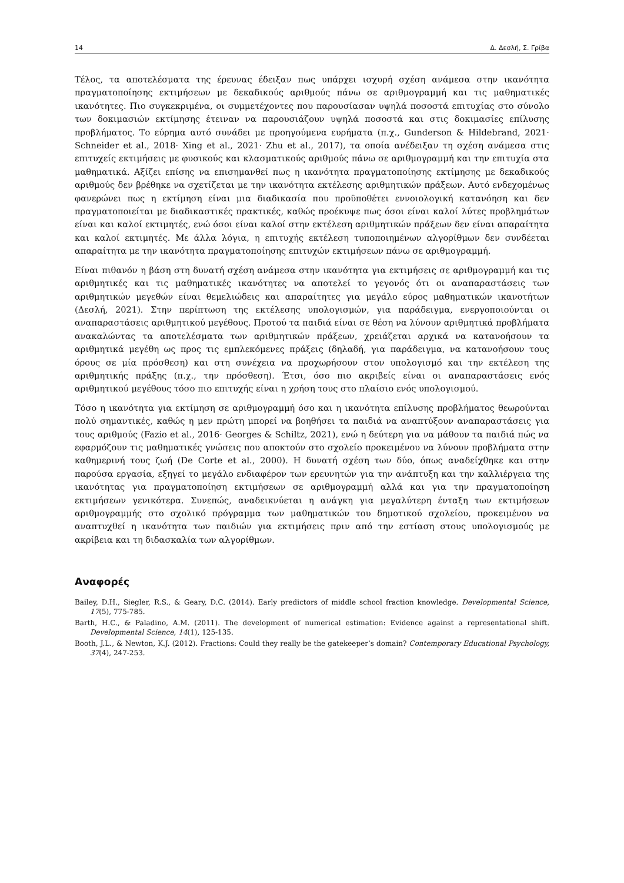14 Δ. Δεσλή, Σ. Γρίβα
Τέλος, τα αποτελέσματα της έρευνας έδειξαν πως υπάρχει ισχυρή σχέση ανάμεσα στην ικανότητα πραγματοποίησης εκτιμήσεων με δεκαδικούς αριθμούς πάνω σε αριθμογραμμή και τις μαθηματικές ικανότητες. Πιο συγκεκριμένα, οι συμμετέχοντες που παρουσίασαν υψηλά ποσοστά επιτυχίας στο σύνολο των δοκιμασιών εκτίμησης έτειναν να παρουσιάζουν υψηλά ποσοστά και στις δοκιμασίες επίλυσης προβλήματος. Το εύρημα αυτό συνάδει με προηγούμενα ευρήματα (π.χ., Gunderson & Hildebrand, 2021· Schneider et al., 2018· Xing et al., 2021· Zhu et al., 2017), τα οποία ανέδειξαν τη σχέση ανάμεσα στις επιτυχείς εκτιμήσεις με φυσικούς και κλασματικούς αριθμούς πάνω σε αριθμογραμμή και την επιτυχία στα μαθηματικά. Αξίζει επίσης να επισημανθεί πως η ικανότητα πραγματοποίησης εκτίμησης με δεκαδικούς αριθμούς δεν βρέθηκε να σχετίζεται με την ικανότητα εκτέλεσης αριθμητικών πράξεων. Αυτό ενδεχομένως φανερώνει πως η εκτίμηση είναι μια διαδικασία που προϋποθέτει εννοιολογική κατανόηση και δεν πραγματοποιείται με διαδικαστικές πρακτικές, καθώς προέκυψε πως όσοι είναι καλοί λύτες προβλημάτων είναι και καλοί εκτιμητές, ενώ όσοι είναι καλοί στην εκτέλεση αριθμητικών πράξεων δεν είναι απαραίτητα και καλοί εκτιμητές. Με άλλα λόγια, η επιτυχής εκτέλεση τυποποιημένων αλγορίθμων δεν συνδέεται απαραίτητα με την ικανότητα πραγματοποίησης επιτυχών εκτιμήσεων πάνω σε αριθμογραμμή.
Είναι πιθανόν η βάση στη δυνατή σχέση ανάμεσα στην ικανότητα για εκτιμήσεις σε αριθμογραμμή και τις αριθμητικές και τις μαθηματικές ικανότητες να αποτελεί το γεγονός ότι οι αναπαραστάσεις των αριθμητικών μεγεθών είναι θεμελιώδεις και απαραίτητες για μεγάλο εύρος μαθηματικών ικανοτήτων (Δεσλή, 2021). Στην περίπτωση της εκτέλεσης υπολογισμών, για παράδειγμα, ενεργοποιούνται οι αναπαραστάσεις αριθμητικού μεγέθους. Προτού τα παιδιά είναι σε θέση να λύνουν αριθμητικά προβλήματα ανακαλώντας τα αποτελέσματα των αριθμητικών πράξεων, χρειάζεται αρχικά να κατανοήσουν τα αριθμητικά μεγέθη ως προς τις εμπλεκόμενες πράξεις (δηλαδή, για παράδειγμα, να κατανοήσουν τους όρους σε μία πρόσθεση) και στη συνέχεια να προχωρήσουν στον υπολογισμό και την εκτέλεση της αριθμητικής πράξης (π.χ., την πρόσθεση). Έτσι, όσο πιο ακριβείς είναι οι αναπαραστάσεις ενός αριθμητικού μεγέθους τόσο πιο επιτυχής είναι η χρήση τους στο πλαίσιο ενός υπολογισμού.
Τόσο η ικανότητα για εκτίμηση σε αριθμογραμμή όσο και η ικανότητα επίλυσης προβλήματος θεωρούνται πολύ σημαντικές, καθώς η μεν πρώτη μπορεί να βοηθήσει τα παιδιά να αναπτύξουν αναπαραστάσεις για τους αριθμούς (Fazio et al., 2016· Georges & Schiltz, 2021), ενώ η δεύτερη για να μάθουν τα παιδιά πώς να εφαρμόζουν τις μαθηματικές γνώσεις που αποκτούν στο σχολείο προκειμένου να λύνουν προβλήματα στην καθημερινή τους ζωή (De Corte et al., 2000). Η δυνατή σχέση των δύο, όπως αναδείχθηκε και στην παρούσα εργασία, εξηγεί το μεγάλο ενδιαφέρον των ερευνητών για την ανάπτυξη και την καλλιέργεια της ικανότητας για πραγματοποίηση εκτιμήσεων σε αριθμογραμμή αλλά και για την πραγματοποίηση εκτιμήσεων γενικότερα. Συνεπώς, αναδεικνύεται η ανάγκη για μεγαλύτερη ένταξη των εκτιμήσεων αριθμογραμμής στο σχολικό πρόγραμμα των μαθηματικών του δημοτικού σχολείου, προκειμένου να αναπτυχθεί η ικανότητα των παιδιών για εκτιμήσεις πριν από την εστίαση στους υπολογισμούς με ακρίβεια και τη διδασκαλία των αλγορίθμων.
Αναφορές
Bailey, D.H., Siegler, R.S., & Geary, D.C. (2014). Early predictors of middle school fraction knowledge. Developmental Science, 17(5), 775-785.
Barth, H.C., & Paladino, A.M. (2011). The development of numerical estimation: Evidence against a representational shift. Developmental Science, 14(1), 125-135.
Booth, J.L., & Newton, K.J. (2012). Fractions: Could they really be the gatekeeper’s domain? Contemporary Educational Psychology, 37(4), 247-253.